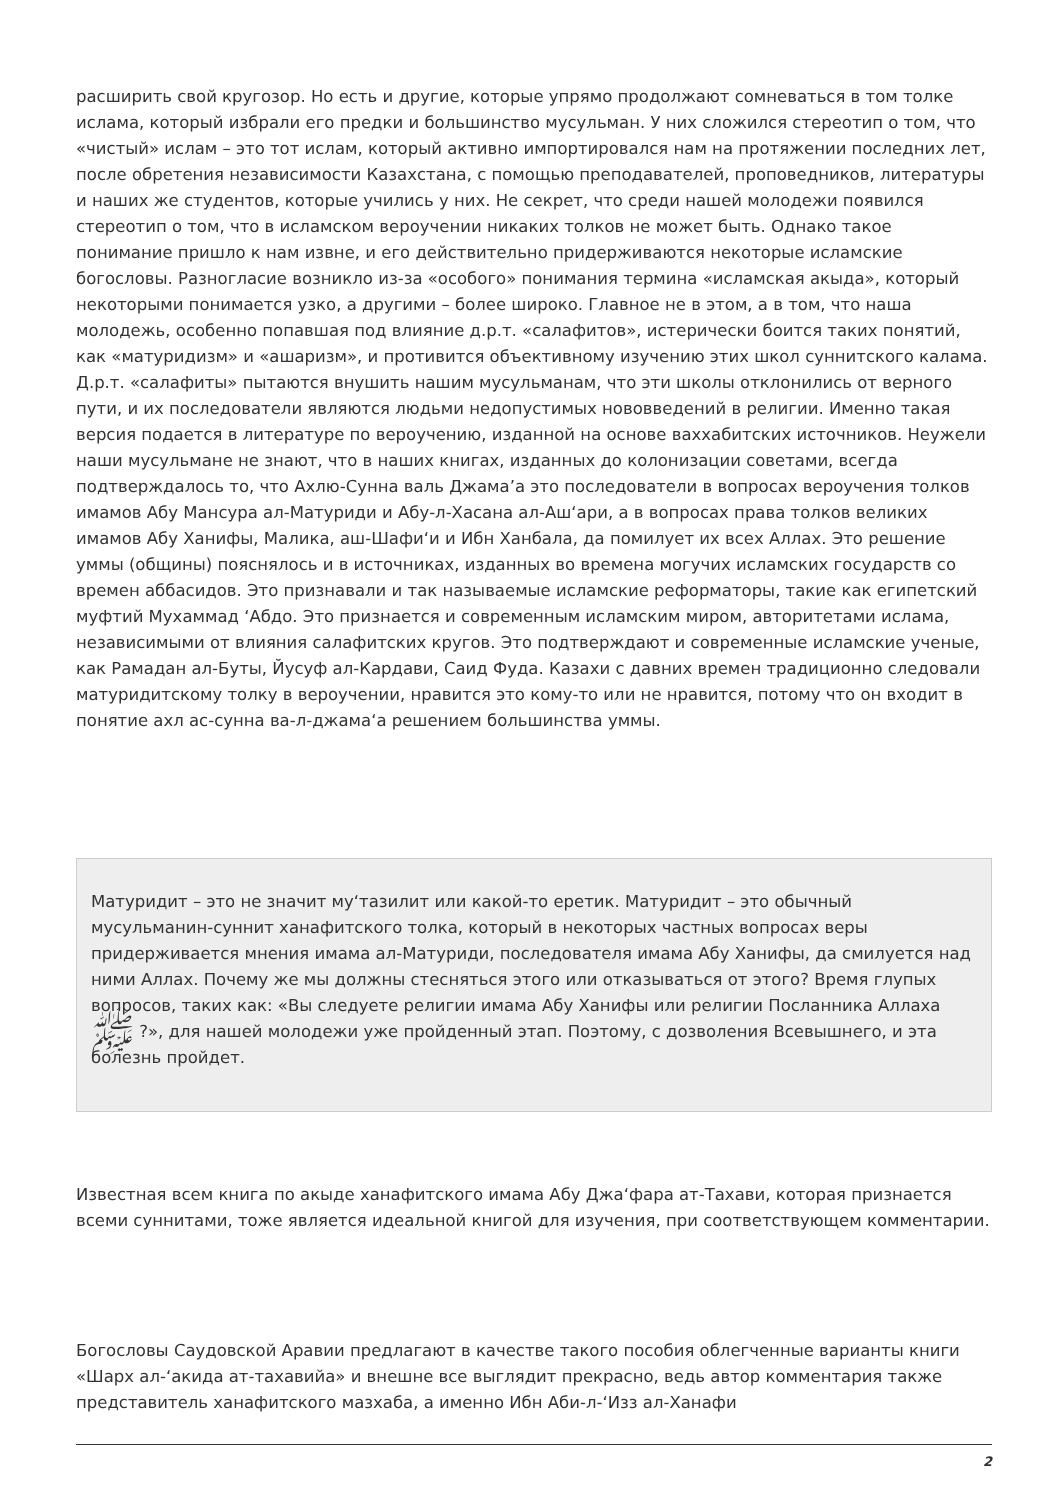расширить свой кругозор. Но есть и другие, которые упрямо продолжают сомневаться в том толке ислама, который избрали его предки и большинство мусульман. У них сложился стереотип о том, что «чистый» ислам – это тот ислам, который активно импортировался нам на протяжении последних лет, после обретения независимости Казахстана, с помощью преподавателей, проповедников, литературы и наших же студентов, которые учились у них. Не секрет, что среди нашей молодежи появился стереотип о том, что в исламском вероучении никаких толков не может быть. Однако такое понимание пришло к нам извне, и его действительно придерживаются некоторые исламские богословы. Разногласие возникло из-за «особого» понимания термина «исламская акыда», который некоторыми понимается узко, а другими – более широко. Главное не в этом, а в том, что наша молодежь, особенно попавшая под влияние д.р.т. «салафитов», истерически боится таких понятий, как «матуридизм» и «ашаризм», и противится объективному изучению этих школ суннитского калама. Д.р.т. «салафиты» пытаются внушить нашим мусульманам, что эти школы отклонились от верного пути, и их последователи являются людьми недопустимых нововведений в религии. Именно такая версия подается в литературе по вероучению, изданной на основе ваххабитских источников. Неужели наши мусульмане не знают, что в наших книгах, изданных до колонизации советами, всегда подтверждалось то, что Ахлю-Сунна валь Джама’а это последователи в вопросах вероучения толков имамов Абу Мансура ал-Матуриди и Абу-л-Хасана ал-Аш‘ари, а в вопросах права толков великих имамов Абу Ханифы, Малика, аш-Шафи‘и и Ибн Ханбала, да помилует их всех Аллах. Это решение уммы (общины) пояснялось и в источниках, изданных во времена могучих исламских государств со времен аббасидов. Это признавали и так называемые исламские реформаторы, такие как египетский муфтий Мухаммад ‘Абдо. Это признается и современным исламским миром, авторитетами ислама, независимыми от влияния салафитских кругов. Это подтверждают и современные исламские ученые, как Рамадан ал-Буты, Йусуф ал-Кардави, Саид Фуда. Казахи с давних времен традиционно следовали матуридитскому толку в вероучении, нравится это кому-то или не нравится, потому что он входит в понятие ахл ас-сунна ва-л-джама‘а решением большинства уммы.
Матуридит – это не значит му‘тазилит или какой-то еретик. Матуридит – это обычный мусульманин-суннит ханафитского толка, который в некоторых частных вопросах веры придерживается мнения имама ал-Матуриди, последователя имама Абу Ханифы, да смилуется над ними Аллах. Почему же мы должны стесняться этого или отказываться от этого? Время глупых вопросов, таких как: «Вы следуете религии имама Абу Ханифы или религии Посланника Аллаха ﷺ ?», для нашей молодежи уже пройденный этап. Поэтому, с дозволения Всевышнего, и эта болезнь пройдет.
Известная всем книга по акыде ханафитского имама Абу Джа‘фара ат-Тахави, которая признается всеми суннитами, тоже является идеальной книгой для изучения, при соответствующем комментарии.
Богословы Саудовской Аравии предлагают в качестве такого пособия облегченные варианты книги «Шарх ал-‘акида ат-тахавийа» и внешне все выглядит прекрасно, ведь автор комментария также представитель ханафитского мазхаба, а именно Ибн Аби-л-‘Изз ал-Ханафи
2